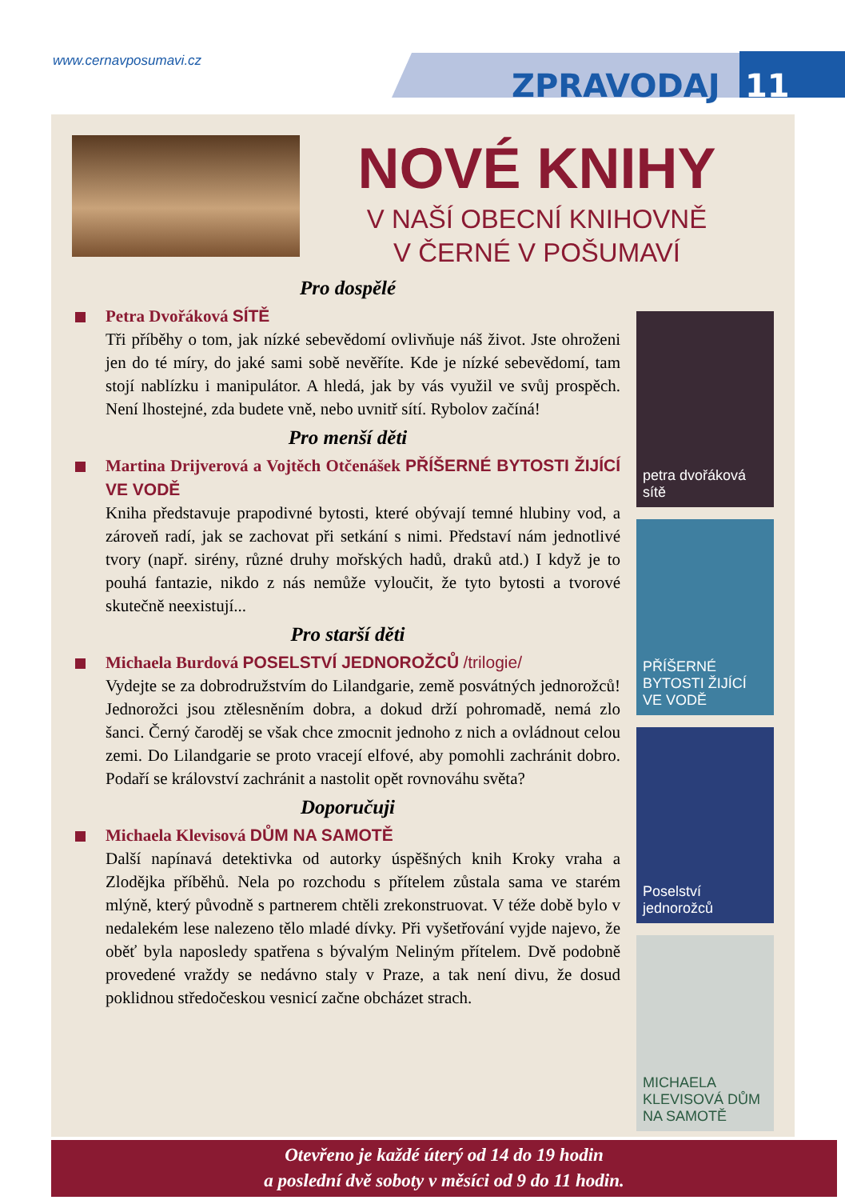www.cernavposumavi.cz
ZPRAVODAJ 11
NOVÉ KNIHY
V NAŠÍ OBECNÍ KNIHOVNĚ
V ČERNÉ V POŠUMAVÍ
Pro dospělé
Petra Dvořáková SÍTĚ
Tři příběhy o tom, jak nízké sebevědomí ovlivňuje náš život. Jste ohroženi jen do té míry, do jaké sami sobě nevěříte. Kde je nízké sebevědomí, tam stojí nablízku i manipulátor. A hledá, jak by vás využil ve svůj prospěch. Není lhostejné, zda budete vně, nebo uvnitř sítí. Rybolov začíná!
Pro menší děti
Martina Drijverová a Vojtěch Otčenášek PŘÍŠERNÉ BYTOSTI ŽIJÍCÍ VE VODĚ
Kniha představuje prapodivné bytosti, které obývají temné hlubiny vod, a zároveň radí, jak se zachovat při setkání s nimi. Představí nám jednotlivé tvory (např. sirény, různé druhy mořských hadů, draků atd.) I když je to pouhá fantazie, nikdo z nás nemůže vyloučit, že tyto bytosti a tvorové skutečně neexistují...
Pro starší děti
Michaela Burdová POSELSTVÍ JEDNOROŽCŮ /trilogie/
Vydejte se za dobrodružstvím do Lilandgarie, země posvátných jednorožců! Jednorožci jsou ztělesněním dobra, a dokud drží pohromadě, nemá zlo šanci. Černý čaroděj se však chce zmocnit jednoho z nich a ovládnout celou zemi. Do Lilandgarie se proto vracejí elfové, aby pomohli zachránit dobro. Podaří se království zachránit a nastolit opět rovnováhu světa?
Doporučuji
Michaela Klevisová DŮM NA SAMOTĚ
Další napínavá detektivka od autorky úspěšných knih Kroky vraha a Zlodějka příběhů. Nela po rozchodu s přítelem zůstala sama ve starém mlýně, který původně s partnerem chtěli zrekonstruovat. V téže době bylo v nedalekém lese nalezeno tělo mladé dívky. Při vyšetřování vyjde najevo, že oběť byla naposledy spatřena s bývalým Neliným přítelem. Dvě podobně provedené vraždy se nedávno staly v Praze, a tak není divu, že dosud poklidnou středočeskou vesnicí začne obcházet strach.
petra dvořáková sítě
PŘÍŠERNÉ BYTOSTI ŽIJÍCÍ VE VODĚ
Poselství jednorožců
MICHAELA KLEVISOVÁ DŮM NA SAMOTĚ
Otevřeno je každé úterý od 14 do 19 hodin
a poslední dvě soboty v měsíci od 9 do 11 hodin.